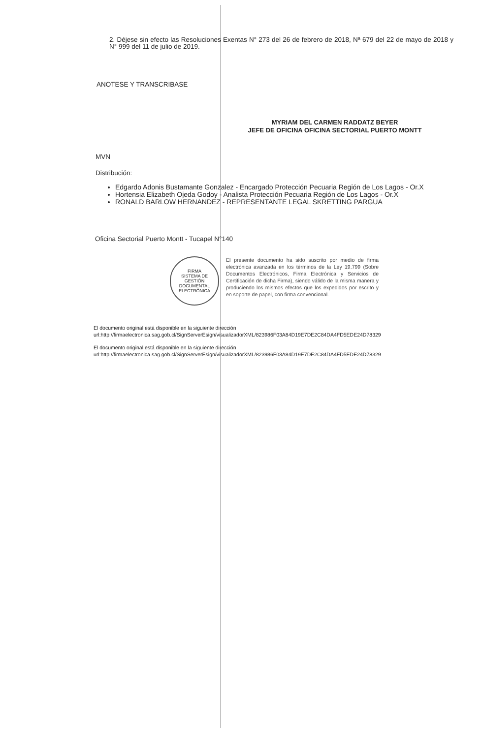2. Déjese sin efecto las Resoluciones Exentas N° 273 del 26 de febrero de 2018, Nª 679 del 22 de mayo de 2018 y N° 999 del 11 de julio de 2019.
ANOTESE Y TRANSCRIBASE
MYRIAM DEL CARMEN RADDATZ BEYER
JEFE DE OFICINA OFICINA SECTORIAL PUERTO MONTT
MVN
Distribución:
Edgardo Adonis Bustamante Gonzalez - Encargado Protección Pecuaria Región de Los Lagos - Or.X
Hortensia Elizabeth Ojeda Godoy - Analista Protección Pecuaria Región de Los Lagos - Or.X
RONALD BARLOW HERNANDEZ - REPRESENTANTE LEGAL SKRETTING PARGUA
Oficina Sectorial Puerto Montt - Tucapel N°140
FIRMA
SISTEMA DE GESTIÓN DOCUMENTAL
ELECTRÓNICA
El presente documento ha sido suscrito por medio de firma electrónica avanzada en los términos de la Ley 19.799 (Sobre Documentos Electrónicos, Firma Electrónica y Servicios de Certificación de dicha Firma), siendo válido de la misma manera y produciendo los mismos efectos que los expedidos por escrito y en soporte de papel, con firma convencional.
El documento original está disponible en la siguiente dirección
url:http://firmaelectronica.sag.gob.cl/SignServerEsign/visualizadorXML/823986F03A84D19E7DE2C84DA4FD5EDE24D78329
El documento original está disponible en la siguiente dirección
url:http://firmaelectronica.sag.gob.cl/SignServerEsign/visualizadorXML/823986F03A84D19E7DE2C84DA4FD5EDE24D78329